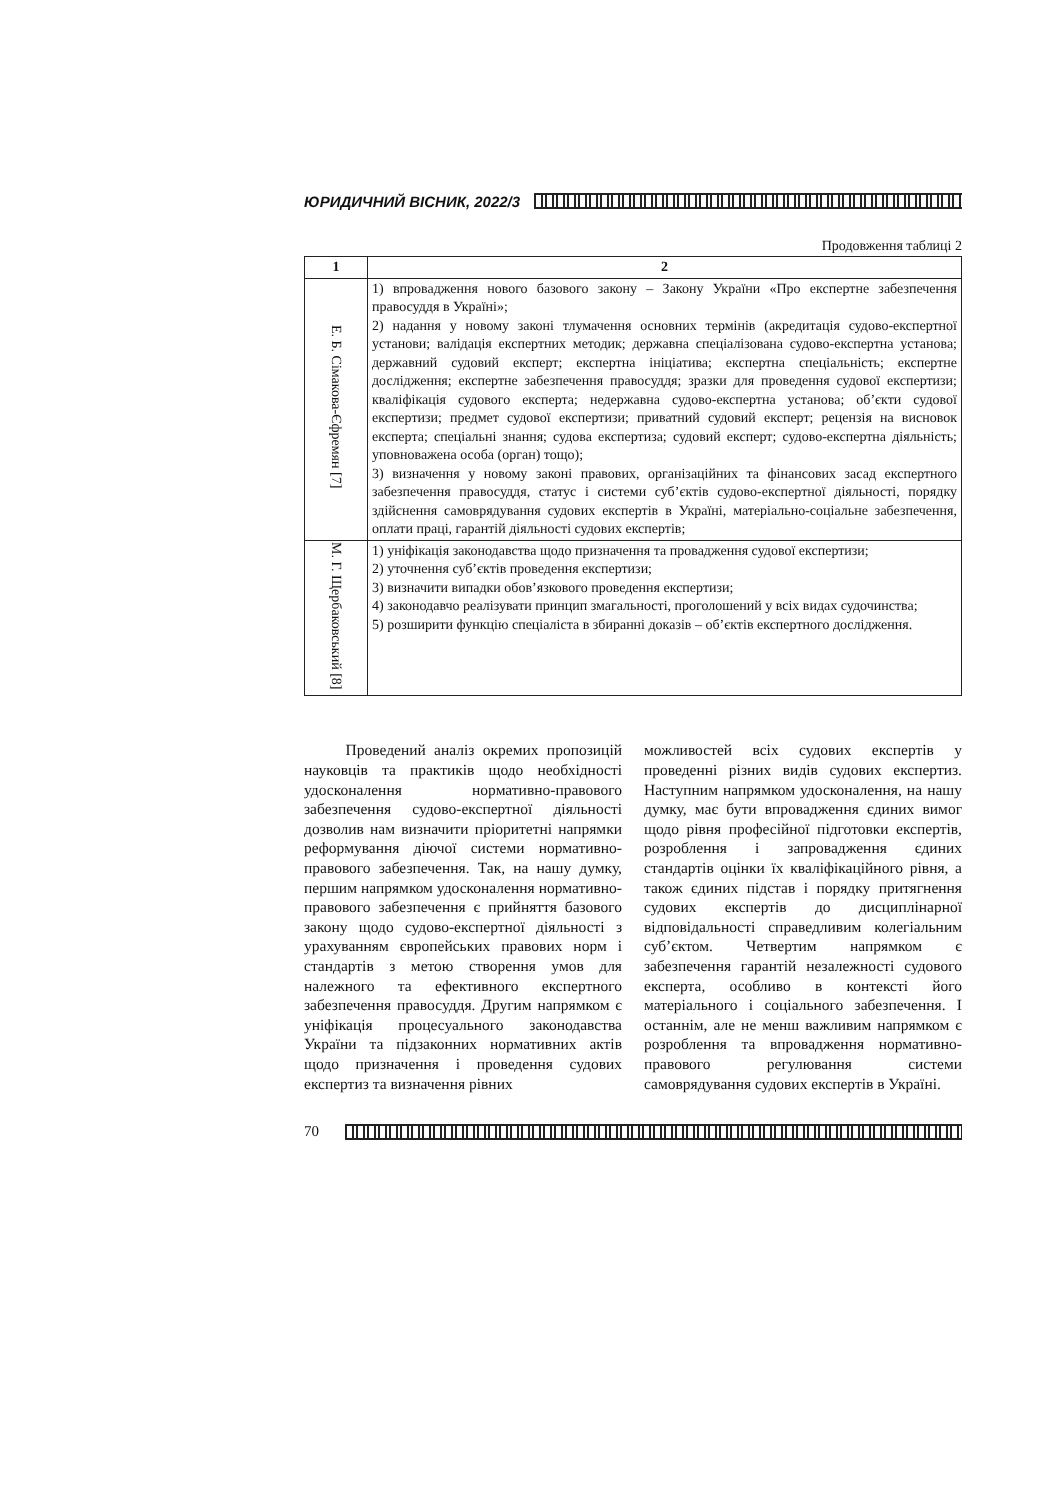ЮРИДИЧНИЙ ВІСНИК, 2022/3
Продовження таблиці 2
| 1 | 2 |
| --- | --- |
| Е. Б. Сімакова-Єфремян [7] | 1) впровадження нового базового закону – Закону України «Про експертне забезпечення правосуддя в Україні»; 2) надання у новому законі тлумачення основних термінів (акредитація судово-експертної установи; валідація експертних методик; державна спеціалізована судово-експертна установа; державний судовий експерт; експертна ініціатива; експертна спеціальність; експертне дослідження; експертне забезпечення правосуддя; зразки для проведення судової експертизи; кваліфікація судового експерта; недержавна судово-експертна установа; об’єкти судової експертизи; предмет судової експертизи; приватний судовий експерт; рецензія на висновок експерта; спеціальні знання; судова експертиза; судовий експерт; судово-експертна діяльність; уповноважена особа (орган) тощо); 3) визначення у новому законі правових, організаційних та фінансових засад експертного забезпечення правосуддя, статус і системи суб’єктів судово-експертної діяльності, порядку здійснення самоврядування судових експертів в Україні, матеріально-соціальне забезпечення, оплати праці, гарантій діяльності судових експертів; |
| М. Г. Щербаковський [8] | 1) уніфікація законодавства щодо призначення та провадження судової експертизи; 2) уточнення суб’єктів проведення експертизи; 3) визначити випадки обов’язкового проведення експертизи; 4) законодавчо реалізувати принцип змагальності, проголошений у всіх видах судочинства; 5) розширити функцію спеціаліста в збиранні доказів – об’єктів експертного дослідження. |
Проведений аналіз окремих пропозицій науковців та практиків щодо необхідності удосконалення нормативно-правового забезпечення судово-експертної діяльності дозволив нам визначити пріоритетні напрямки реформування діючої системи нормативно-правового забезпечення. Так, на нашу думку, першим напрямком удосконалення нормативно-правового забезпечення є прийняття базового закону щодо судово-експертної діяльності з урахуванням європейських правових норм і стандартів з метою створення умов для належного та ефективного експертного забезпечення правосуддя. Другим напрямком є уніфікація процесуального законодавства України та підзаконних нормативних актів щодо призначення і проведення судових експертиз та визначення рівних
можливостей всіх судових експертів у проведенні різних видів судових експертиз. Наступним напрямком удосконалення, на нашу думку, має бути впровадження єдиних вимог щодо рівня професійної підготовки експертів, розроблення і запровадження єдиних стандартів оцінки їх кваліфікаційного рівня, а також єдиних підстав і порядку притягнення судових експертів до дисциплінарної відповідальності справедливим колегіальним суб’єктом. Четвертим напрямком є забезпечення гарантій незалежності судового експерта, особливо в контексті його матеріального і соціального забезпечення. І останнім, але не менш важливим напрямком є розроблення та впровадження нормативно-правового регулювання системи самоврядування судових експертів в Україні.
70